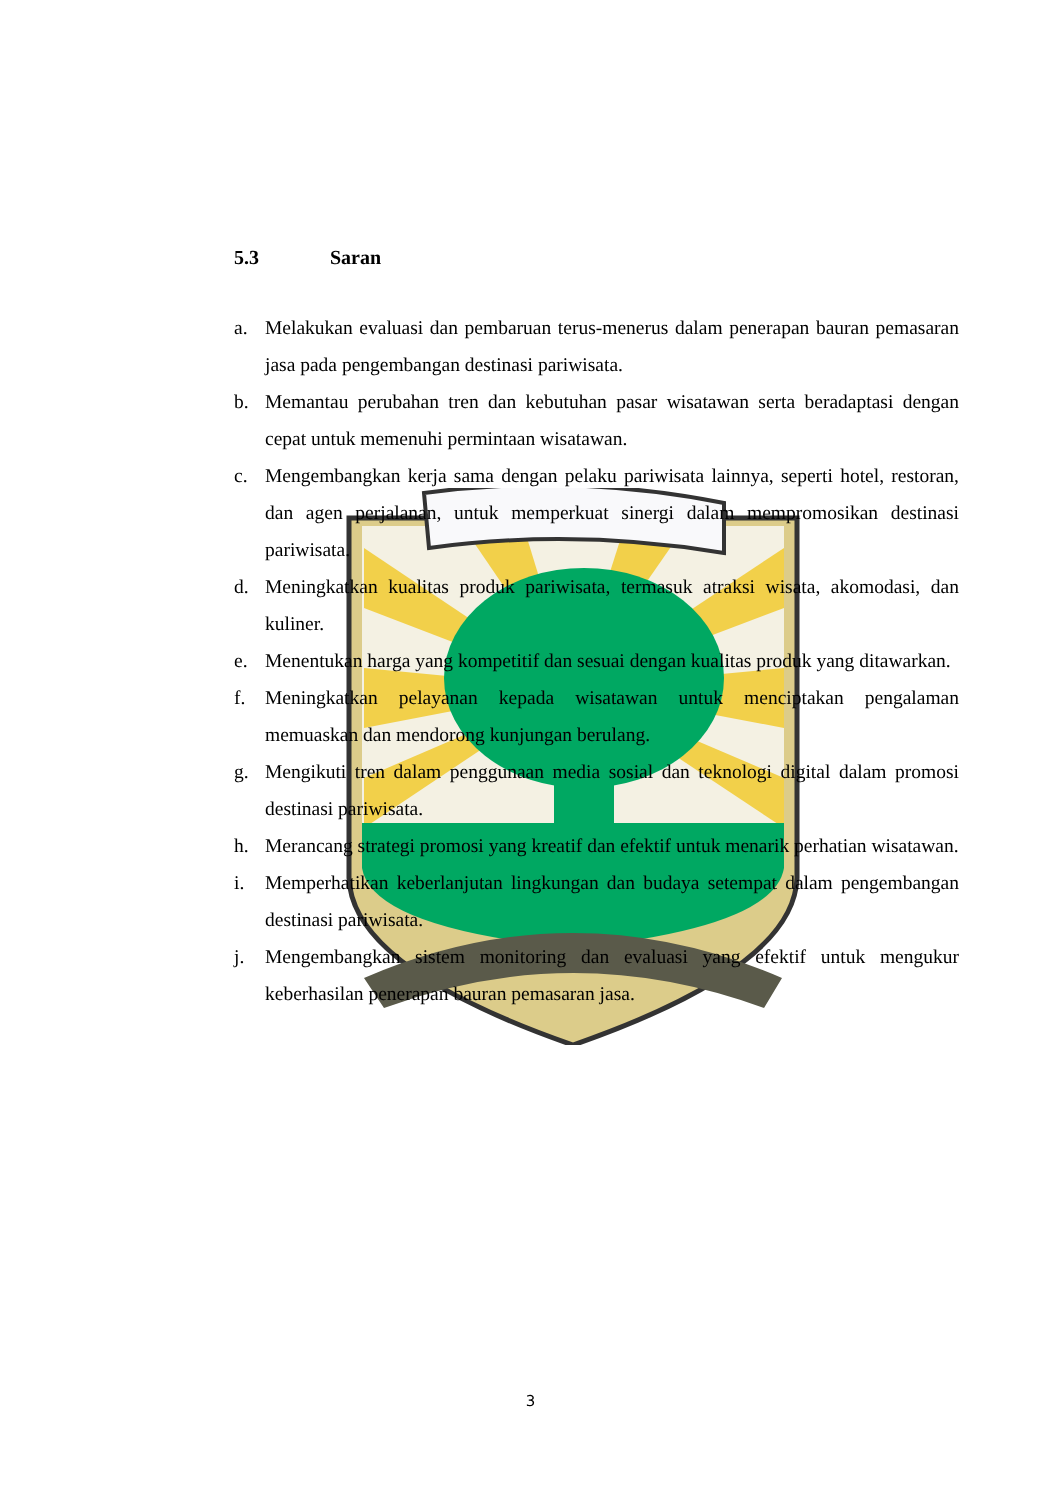5.3 Saran
a. Melakukan evaluasi dan pembaruan terus-menerus dalam penerapan bauran pemasaran jasa pada pengembangan destinasi pariwisata.
b. Memantau perubahan tren dan kebutuhan pasar wisatawan serta beradaptasi dengan cepat untuk memenuhi permintaan wisatawan.
c. Mengembangkan kerja sama dengan pelaku pariwisata lainnya, seperti hotel, restoran, dan agen perjalanan, untuk memperkuat sinergi dalam mempromosikan destinasi pariwisata.
d. Meningkatkan kualitas produk pariwisata, termasuk atraksi wisata, akomodasi, dan kuliner.
e. Menentukan harga yang kompetitif dan sesuai dengan kualitas produk yang ditawarkan.
f. Meningkatkan pelayanan kepada wisatawan untuk menciptakan pengalaman memuaskan dan mendorong kunjungan berulang.
g. Mengikuti tren dalam penggunaan media sosial dan teknologi digital dalam promosi destinasi pariwisata.
h. Merancang strategi promosi yang kreatif dan efektif untuk menarik perhatian wisatawan.
i. Memperhatikan keberlanjutan lingkungan dan budaya setempat dalam pengembangan destinasi pariwisata.
j. Mengembangkan sistem monitoring dan evaluasi yang efektif untuk mengukur keberhasilan penerapan bauran pemasaran jasa.
3